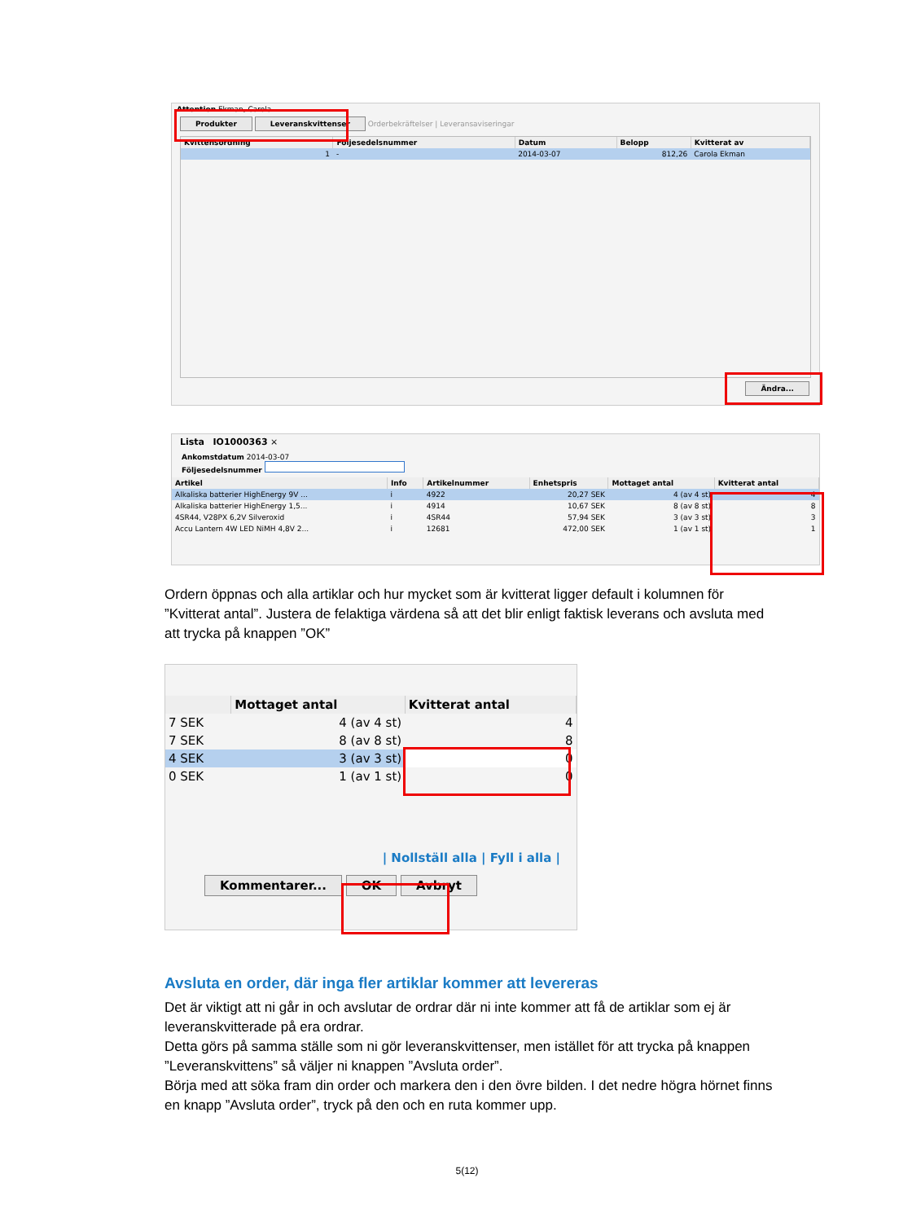Attention Ekman, Carola
Produkter Leveranskvittenser Orderbekräftelser | Leveransaviseringar
| Kvittensordning | Följesedelsnummer | Datum | Belopp | Kvitterat av |
| --- | --- | --- | --- | --- |
| 1 | - | 2014-03-07 | 812,26 | Carola Ekman |
Ändra...
Lista IO1000363 ×
Ankomstdatum 2014-03-07
Följesedelsnummer
| Artikel | Info | Artikelnummer | Enhetspris | Mottaget antal | Kvitterat antal |
| --- | --- | --- | --- | --- | --- |
| Alkaliska batterier HighEnergy 9V ... | i | 4922 | 20,27 SEK | 4 (av 4 st) | 4 |
| Alkaliska batterier HighEnergy 1,5... | i | 4914 | 10,67 SEK | 8 (av 8 st) | 8 |
| 4SR44, V28PX 6,2V Silveroxid | i | 4SR44 | 57,94 SEK | 3 (av 3 st) | 3 |
| Accu Lantern 4W LED NiMH 4,8V 2... | i | 12681 | 472,00 SEK | 1 (av 1 st) | 1 |
Ordern öppnas och alla artiklar och hur mycket som är kvitterat ligger default i kolumnen för ”Kvitterat antal”. Justera de felaktiga värdena så att det blir enligt faktisk leverans och avsluta med att trycka på knappen ”OK”
| | Mottaget antal | Kvitterat antal |
| --- | --- | --- |
| 7 SEK | 4 (av 4 st) | 4 |
| 7 SEK | 8 (av 8 st) | 8 |
| 4 SEK | 3 (av 3 st) | 0 |
| 0 SEK | 1 (av 1 st) | 0 |
| Nollställ alla | Fyll i alla |
Kommentarer... OK Avbryt
Avsluta en order, där inga fler artiklar kommer att levereras
Det är viktigt att ni går in och avslutar de ordrar där ni inte kommer att få de artiklar som ej är leveranskvitterade på era ordrar.
Detta görs på samma ställe som ni gör leveranskvittenser, men istället för att trycka på knappen ”Leveranskvittens” så väljer ni knappen ”Avsluta order”.
Börja med att söka fram din order och markera den i den övre bilden. I det nedre högra hörnet finns en knapp ”Avsluta order”, tryck på den och en ruta kommer upp.
5(12)